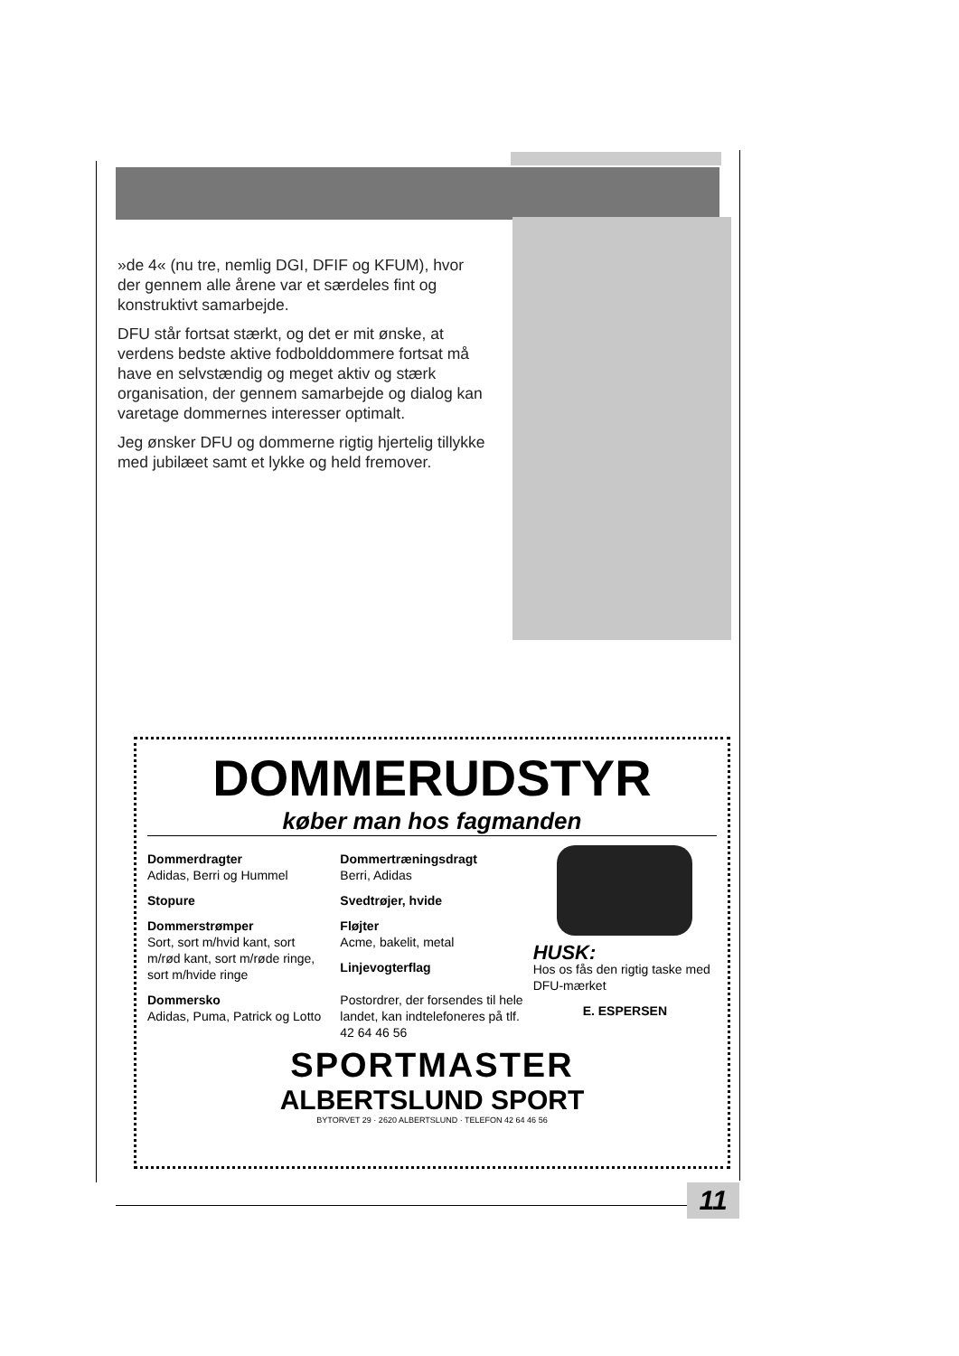»de 4« (nu tre, nemlig DGI, DFIF og KFUM), hvor der gennem alle årene var et særdeles fint og konstruktivt samarbejde.
DFU står fortsat stærkt, og det er mit ønske, at verdens bedste aktive fodbolddommere fortsat må have en selvstændig og meget aktiv og stærk organisation, der gennem samarbejde og dialog kan varetage dommernes interesser optimalt.
Jeg ønsker DFU og dommerne rigtig hjertelig tillykke med jubilæet samt et lykke og held fremover.
DOMMERUDSTYR
køber man hos fagmanden
Dommerdragter
Adidas, Berri og Hummel
Stopure
Dommerstrømper
Sort, sort m/hvid kant, sort m/rød kant, sort m/røde ringe, sort m/hvide ringe
Dommersko
Adidas, Puma, Patrick og Lotto
Dommertræningsdragt
Berri, Adidas
Svedtrøjer, hvide
Fløjter
Acme, bakelit, metal
Linjevogterflag
Postordrer, der forsendes til hele landet, kan indtelefoneres på tlf. 42 64 46 56
HUSK:
Hos os fås den rigtig taske med DFU-mærket
E. ESPERSEN
SPORTMASTER
ALBERTSLUND SPORT
BYTORVET 29 · 2620 ALBERTSLUND · TELEFON 42 64 46 56
11